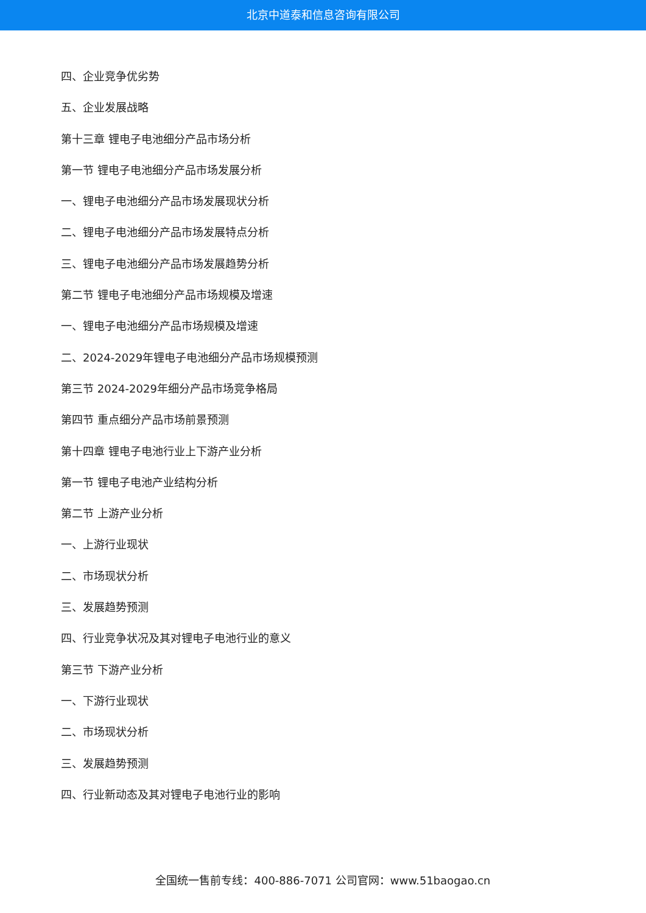北京中道泰和信息咨询有限公司
四、企业竞争优劣势
五、企业发展战略
第十三章 锂电子电池细分产品市场分析
第一节 锂电子电池细分产品市场发展分析
一、锂电子电池细分产品市场发展现状分析
二、锂电子电池细分产品市场发展特点分析
三、锂电子电池细分产品市场发展趋势分析
第二节 锂电子电池细分产品市场规模及增速
一、锂电子电池细分产品市场规模及增速
二、2024-2029年锂电子电池细分产品市场规模预测
第三节 2024-2029年细分产品市场竞争格局
第四节 重点细分产品市场前景预测
第十四章 锂电子电池行业上下游产业分析
第一节 锂电子电池产业结构分析
第二节 上游产业分析
一、上游行业现状
二、市场现状分析
三、发展趋势预测
四、行业竞争状况及其对锂电子电池行业的意义
第三节 下游产业分析
一、下游行业现状
二、市场现状分析
三、发展趋势预测
四、行业新动态及其对锂电子电池行业的影响
全国统一售前专线：400-886-7071 公司官网：www.51baogao.cn